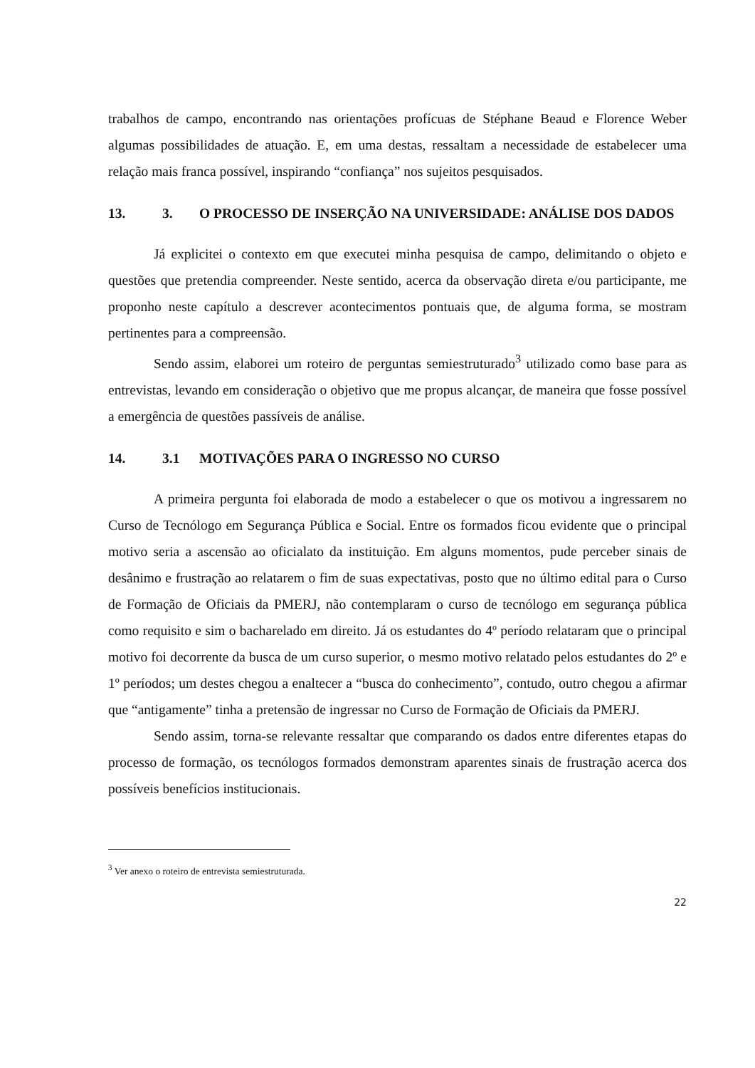trabalhos de campo, encontrando nas orientações profícuas de Stéphane Beaud e Florence Weber algumas possibilidades de atuação. E, em uma destas, ressaltam a necessidade de estabelecer uma relação mais franca possível, inspirando “confiança” nos sujeitos pesquisados.
13. 3. O PROCESSO DE INSERÇÃO NA UNIVERSIDADE: ANÁLISE DOS DADOS
Já explicitei o contexto em que executei minha pesquisa de campo, delimitando o objeto e questões que pretendia compreender. Neste sentido, acerca da observação direta e/ou participante, me proponho neste capítulo a descrever acontecimentos pontuais que, de alguma forma, se mostram pertinentes para a compreensão.
Sendo assim, elaborei um roteiro de perguntas semiestruturado<sup>3</sup> utilizado como base para as entrevistas, levando em consideração o objetivo que me propus alcançar, de maneira que fosse possível a emergência de questões passíveis de análise.
14. 3.1 MOTIVAÇÕES PARA O INGRESSO NO CURSO
A primeira pergunta foi elaborada de modo a estabelecer o que os motivou a ingressarem no Curso de Tecnólogo em Segurança Pública e Social. Entre os formados ficou evidente que o principal motivo seria a ascensão ao oficialato da instituição. Em alguns momentos, pude perceber sinais de desânimo e frustração ao relatarem o fim de suas expectativas, posto que no último edital para o Curso de Formação de Oficiais da PMERJ, não contemplaram o curso de tecnólogo em segurança pública como requisito e sim o bacharelado em direito. Já os estudantes do 4º período relataram que o principal motivo foi decorrente da busca de um curso superior, o mesmo motivo relatado pelos estudantes do 2º e 1º períodos; um destes chegou a enaltecer a “busca do conhecimento”, contudo, outro chegou a afirmar que “antigamente” tinha a pretensão de ingressar no Curso de Formação de Oficiais da PMERJ.
Sendo assim, torna-se relevante ressaltar que comparando os dados entre diferentes etapas do processo de formação, os tecnólogos formados demonstram aparentes sinais de frustração acerca dos possíveis benefícios institucionais.
<sup>3</sup> Ver anexo o roteiro de entrevista semiestruturada.
22